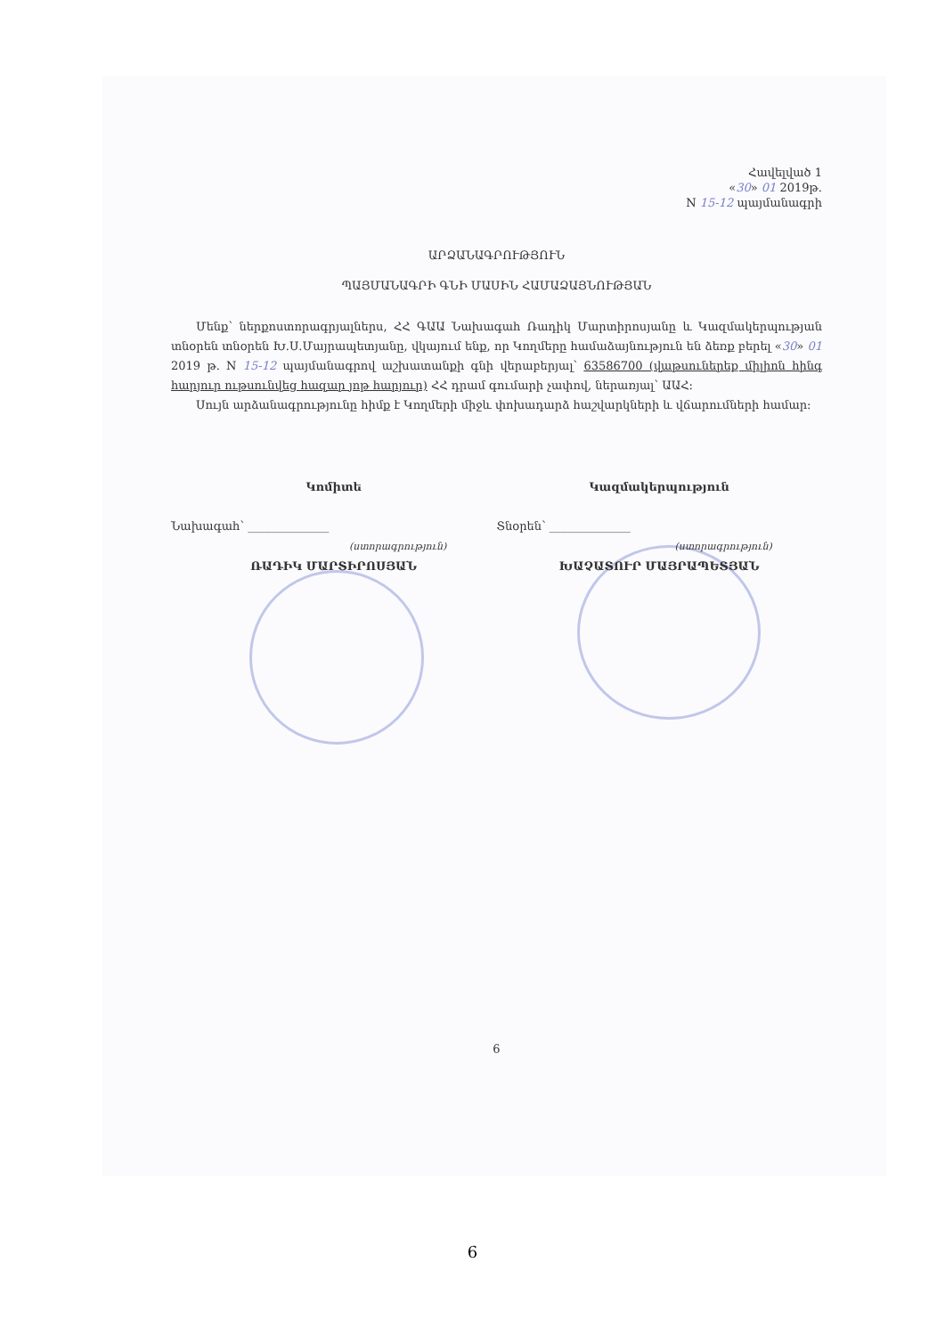Հավելված 1
«30» 01 2019թ.
N 15-12 պայմանագրի
ԱՐՁԱՆԱԳՐՈՒԹՅՈՒՆ
ՊԱՅՄԱՆԱԳՐԻ ԳՆԻ ՄԱՍԻՆ ՀԱՄԱՁԱՅՆՈՒԹՅԱՆ
Մենք՝ ներքոստորագրյալներս, ՀՀ ԳԱԱ Նախագահ Ռադիկ Մարտիրոսյանը և Կազմակերպության տնօրեն տնօրեն Խ.Ս.Մայրապետյանը, վկայում ենք, որ Կողմերը համաձայնություն են ձեռք բերել «30» 01 2019 թ. N 15-12 պայմանագրով աշխատանքի գնի վերաբերյալ՝ 63586700 (վաթսուներեք միլիոն հինգ հարյուր ութսունվեց հազար յոթ հարյուր) ՀՀ դրամ գումարի չափով, ներառյալ՝ ԱԱՀ:
Սույն արձանագրությունը հիմք է Կողմերի միջև փոխադարձ հաշվարկների և վճարումների համար:
Կոմիտե
Նախագահ՝ ______________
(ստորագրություն)
ՌԱԴԻԿ ՄԱՐՏԻՐՈՍՅԱՆ
Կազմակերպություն
Տնօրեն՝ ______________
(ստորագրություն)
ԽԱՉԱՏՈՒՐ ՄԱՅՐԱՊԵՏՅԱՆ
6
6